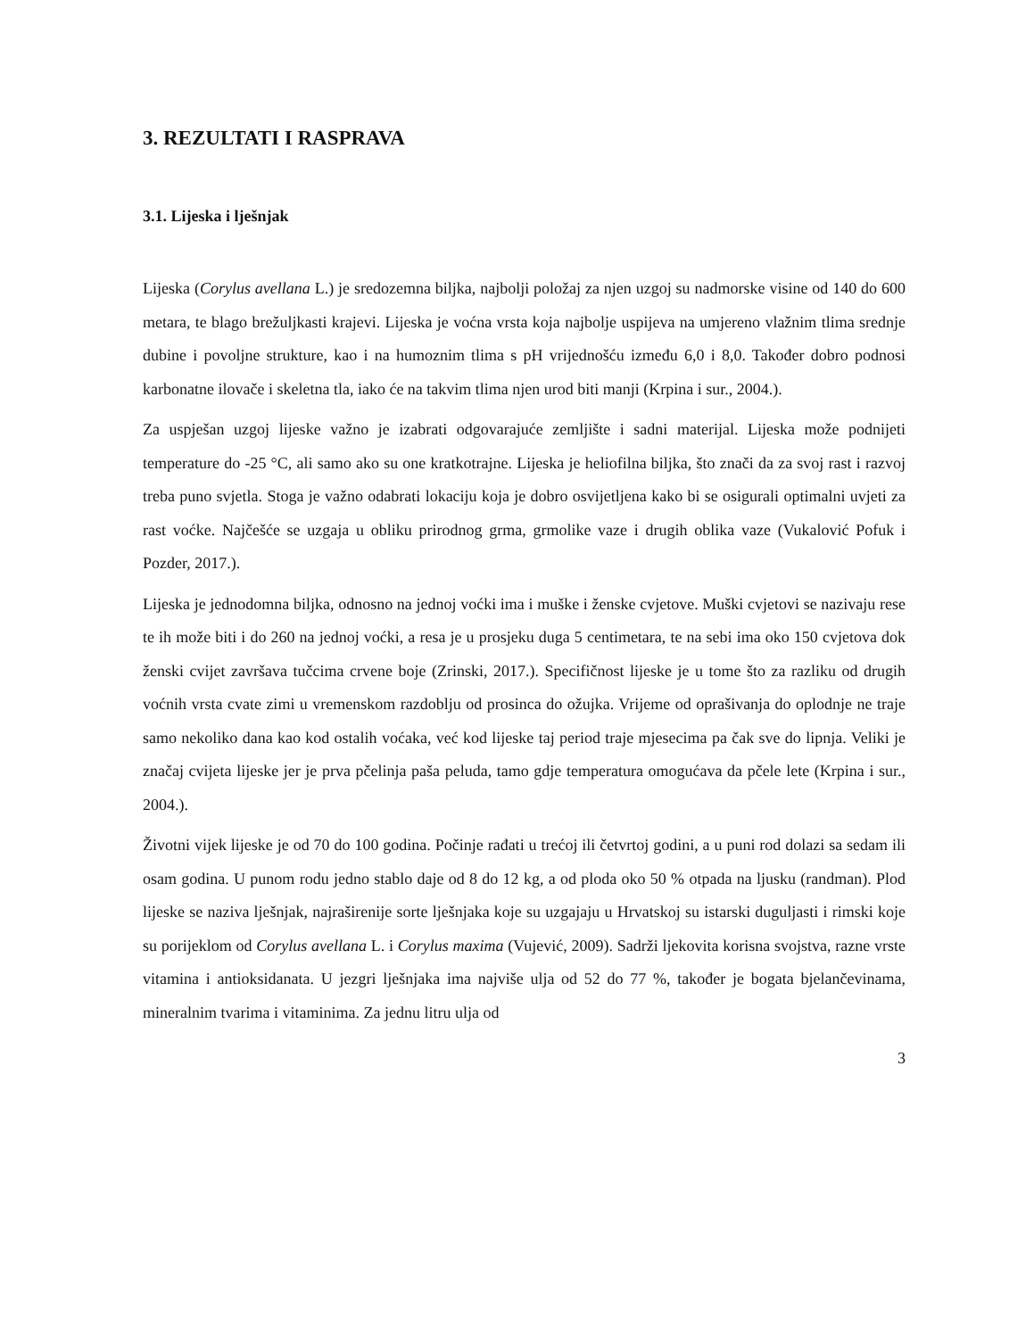3. REZULTATI I RASPRAVA
3.1. Lijeska i lješnjak
Lijeska (Corylus avellana L.) je sredozemna biljka, najbolji položaj za njen uzgoj su nadmorske visine od 140 do 600 metara, te blago brežuljkasti krajevi. Lijeska je voćna vrsta koja najbolje uspijeva na umjereno vlažnim tlima srednje dubine i povoljne strukture, kao i na humoznim tlima s pH vrijednošću između 6,0 i 8,0. Također dobro podnosi karbonatne ilovače i skeletna tla, iako će na takvim tlima njen urod biti manji (Krpina i sur., 2004.).
Za uspješan uzgoj lijeske važno je izabrati odgovarajuće zemljište i sadni materijal. Lijeska može podnijeti temperature do -25 °C, ali samo ako su one kratkotrajne. Lijeska je heliofilna biljka, što znači da za svoj rast i razvoj treba puno svjetla. Stoga je važno odabrati lokaciju koja je dobro osvijetljena kako bi se osigurali optimalni uvjeti za rast voćke. Najčešće se uzgaja u obliku prirodnog grma, grmolike vaze i drugih oblika vaze (Vukalović Pofuk i Pozder, 2017.).
Lijeska je jednodomna biljka, odnosno na jednoj voćki ima i muške i ženske cvjetove. Muški cvjetovi se nazivaju rese te ih može biti i do 260 na jednoj voćki, a resa je u prosjeku duga 5 centimetara, te na sebi ima oko 150 cvjetova dok ženski cvijet završava tučcima crvene boje (Zrinski, 2017.). Specifičnost lijeske je u tome što za razliku od drugih voćnih vrsta cvate zimi u vremenskom razdoblju od prosinca do ožujka. Vrijeme od oprašivanja do oplodnje ne traje samo nekoliko dana kao kod ostalih voćaka, već kod lijeske taj period traje mjesecima pa čak sve do lipnja. Veliki je značaj cvijeta lijeske jer je prva pčelinja paša peluda, tamo gdje temperatura omogućava da pčele lete (Krpina i sur., 2004.).
Životni vijek lijeske je od 70 do 100 godina. Počinje rađati u trećoj ili četvrtoj godini, a u puni rod dolazi sa sedam ili osam godina. U punom rodu jedno stablo daje od 8 do 12 kg, a od ploda oko 50 % otpada na ljusku (randman). Plod lijeske se naziva lješnjak, najraširenije sorte lješnjaka koje su uzgajaju u Hrvatskoj su istarski duguljasti i rimski koje su porijeklom od Corylus avellana L. i Corylus maxima (Vujević, 2009). Sadrži ljekovita korisna svojstva, razne vrste vitamina i antioksidanata. U jezgri lješnjaka ima najviše ulja od 52 do 77 %, također je bogata bjelančevinama, mineralnim tvarima i vitaminima. Za jednu litru ulja od
3